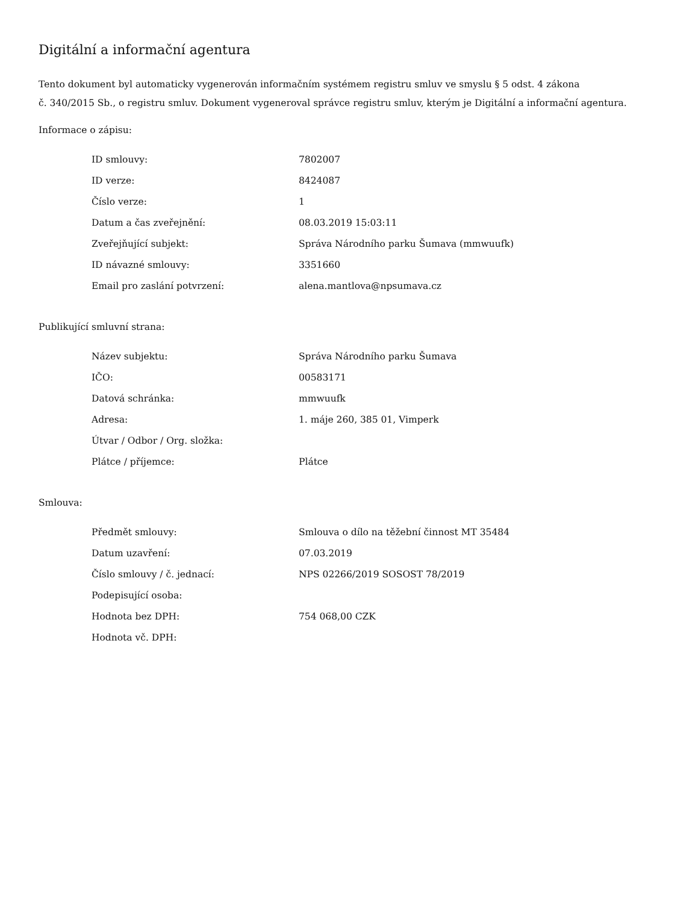Digitální a informační agentura
Tento dokument byl automaticky vygenerován informačním systémem registru smluv ve smyslu § 5 odst. 4 zákona
č. 340/2015 Sb., o registru smluv. Dokument vygeneroval správce registru smluv, kterým je Digitální a informační agentura.
Informace o zápisu:
| ID smlouvy: | 7802007 |
| ID verze: | 8424087 |
| Číslo verze: | 1 |
| Datum a čas zveřejnění: | 08.03.2019 15:03:11 |
| Zveřejňující subjekt: | Správa Národního parku Šumava (mmwuufk) |
| ID návazné smlouvy: | 3351660 |
| Email pro zaslání potvrzení: | alena.mantlova@npsumava.cz |
Publikující smluvní strana:
| Název subjektu: | Správa Národního parku Šumava |
| IČO: | 00583171 |
| Datová schránka: | mmwuufk |
| Adresa: | 1. máje 260, 385 01, Vimperk |
| Útvar / Odbor / Org. složka: | |
| Plátce / příjemce: | Plátce |
Smlouva:
| Předmět smlouvy: | Smlouva o dílo na těžební činnost MT 35484 |
| Datum uzavření: | 07.03.2019 |
| Číslo smlouvy / č. jednací: | NPS 02266/2019 SOSOST 78/2019 |
| Podepisující osoba: | |
| Hodnota bez DPH: | 754 068,00 CZK |
| Hodnota vč. DPH: | |